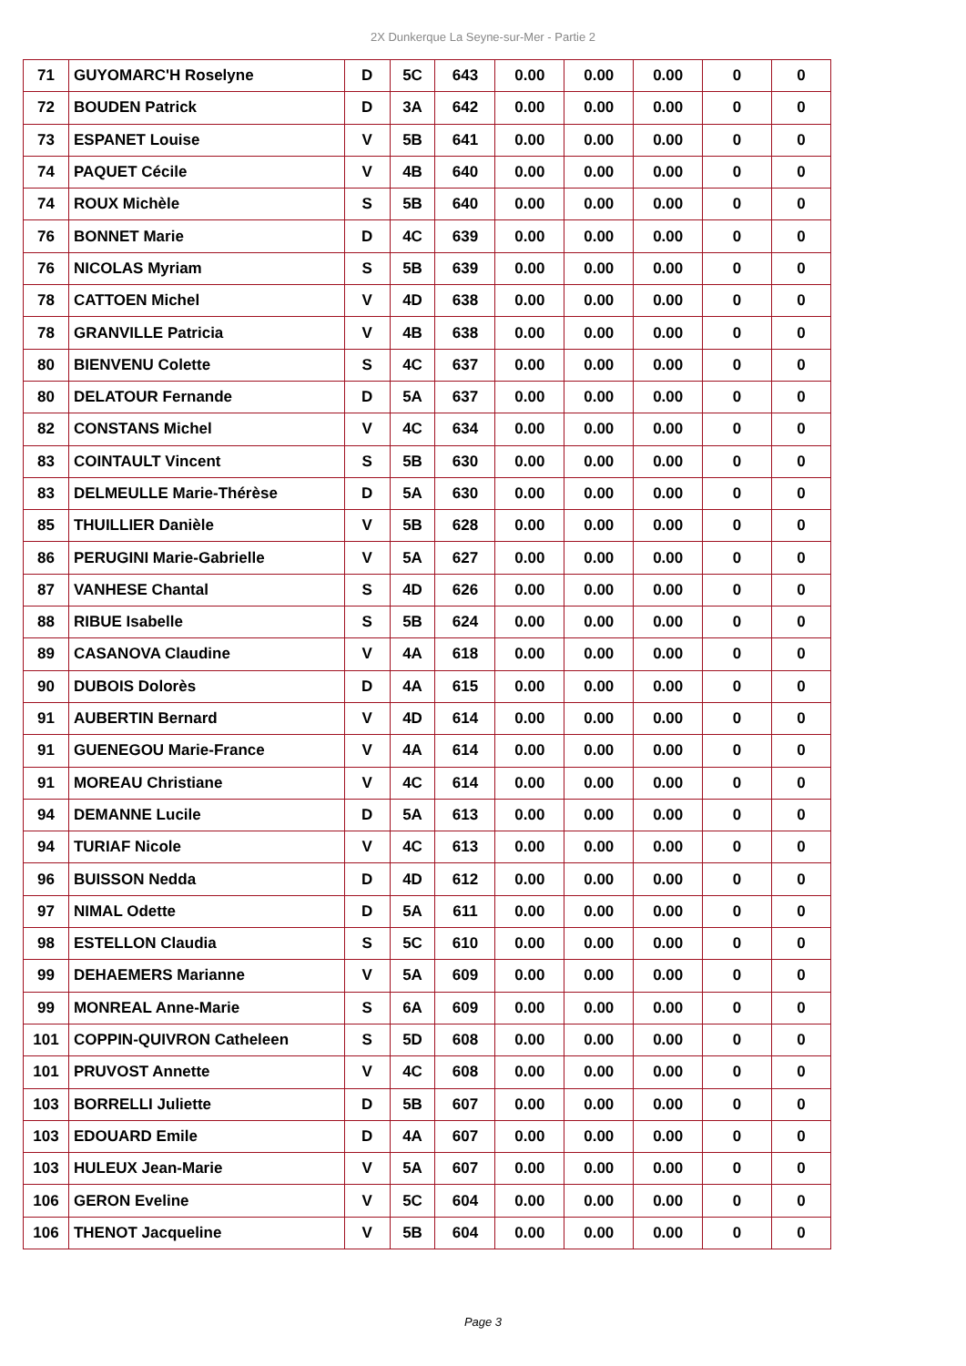2X Dunkerque La Seyne-sur-Mer - Partie 2
| 71 | GUYOMARC'H Roselyne | D | 5C | 643 | 0.00 | 0.00 | 0.00 | 0 | 0 |
| 72 | BOUDEN Patrick | D | 3A | 642 | 0.00 | 0.00 | 0.00 | 0 | 0 |
| 73 | ESPANET Louise | V | 5B | 641 | 0.00 | 0.00 | 0.00 | 0 | 0 |
| 74 | PAQUET Cécile | V | 4B | 640 | 0.00 | 0.00 | 0.00 | 0 | 0 |
| 74 | ROUX Michèle | S | 5B | 640 | 0.00 | 0.00 | 0.00 | 0 | 0 |
| 76 | BONNET Marie | D | 4C | 639 | 0.00 | 0.00 | 0.00 | 0 | 0 |
| 76 | NICOLAS Myriam | S | 5B | 639 | 0.00 | 0.00 | 0.00 | 0 | 0 |
| 78 | CATTOEN Michel | V | 4D | 638 | 0.00 | 0.00 | 0.00 | 0 | 0 |
| 78 | GRANVILLE Patricia | V | 4B | 638 | 0.00 | 0.00 | 0.00 | 0 | 0 |
| 80 | BIENVENU Colette | S | 4C | 637 | 0.00 | 0.00 | 0.00 | 0 | 0 |
| 80 | DELATOUR Fernande | D | 5A | 637 | 0.00 | 0.00 | 0.00 | 0 | 0 |
| 82 | CONSTANS Michel | V | 4C | 634 | 0.00 | 0.00 | 0.00 | 0 | 0 |
| 83 | COINTAULT Vincent | S | 5B | 630 | 0.00 | 0.00 | 0.00 | 0 | 0 |
| 83 | DELMEULLE Marie-Thérèse | D | 5A | 630 | 0.00 | 0.00 | 0.00 | 0 | 0 |
| 85 | THUILLIER Danièle | V | 5B | 628 | 0.00 | 0.00 | 0.00 | 0 | 0 |
| 86 | PERUGINI Marie-Gabrielle | V | 5A | 627 | 0.00 | 0.00 | 0.00 | 0 | 0 |
| 87 | VANHESE Chantal | S | 4D | 626 | 0.00 | 0.00 | 0.00 | 0 | 0 |
| 88 | RIBUE Isabelle | S | 5B | 624 | 0.00 | 0.00 | 0.00 | 0 | 0 |
| 89 | CASANOVA Claudine | V | 4A | 618 | 0.00 | 0.00 | 0.00 | 0 | 0 |
| 90 | DUBOIS Dolorès | D | 4A | 615 | 0.00 | 0.00 | 0.00 | 0 | 0 |
| 91 | AUBERTIN Bernard | V | 4D | 614 | 0.00 | 0.00 | 0.00 | 0 | 0 |
| 91 | GUENEGOU Marie-France | V | 4A | 614 | 0.00 | 0.00 | 0.00 | 0 | 0 |
| 91 | MOREAU Christiane | V | 4C | 614 | 0.00 | 0.00 | 0.00 | 0 | 0 |
| 94 | DEMANNE Lucile | D | 5A | 613 | 0.00 | 0.00 | 0.00 | 0 | 0 |
| 94 | TURIAF Nicole | V | 4C | 613 | 0.00 | 0.00 | 0.00 | 0 | 0 |
| 96 | BUISSON Nedda | D | 4D | 612 | 0.00 | 0.00 | 0.00 | 0 | 0 |
| 97 | NIMAL Odette | D | 5A | 611 | 0.00 | 0.00 | 0.00 | 0 | 0 |
| 98 | ESTELLON Claudia | S | 5C | 610 | 0.00 | 0.00 | 0.00 | 0 | 0 |
| 99 | DEHAEMERS Marianne | V | 5A | 609 | 0.00 | 0.00 | 0.00 | 0 | 0 |
| 99 | MONREAL Anne-Marie | S | 6A | 609 | 0.00 | 0.00 | 0.00 | 0 | 0 |
| 101 | COPPIN-QUIVRON Catheleen | S | 5D | 608 | 0.00 | 0.00 | 0.00 | 0 | 0 |
| 101 | PRUVOST Annette | V | 4C | 608 | 0.00 | 0.00 | 0.00 | 0 | 0 |
| 103 | BORRELLI Juliette | D | 5B | 607 | 0.00 | 0.00 | 0.00 | 0 | 0 |
| 103 | EDOUARD Emile | D | 4A | 607 | 0.00 | 0.00 | 0.00 | 0 | 0 |
| 103 | HULEUX Jean-Marie | V | 5A | 607 | 0.00 | 0.00 | 0.00 | 0 | 0 |
| 106 | GERON Eveline | V | 5C | 604 | 0.00 | 0.00 | 0.00 | 0 | 0 |
| 106 | THENOT Jacqueline | V | 5B | 604 | 0.00 | 0.00 | 0.00 | 0 | 0 |
Page 3